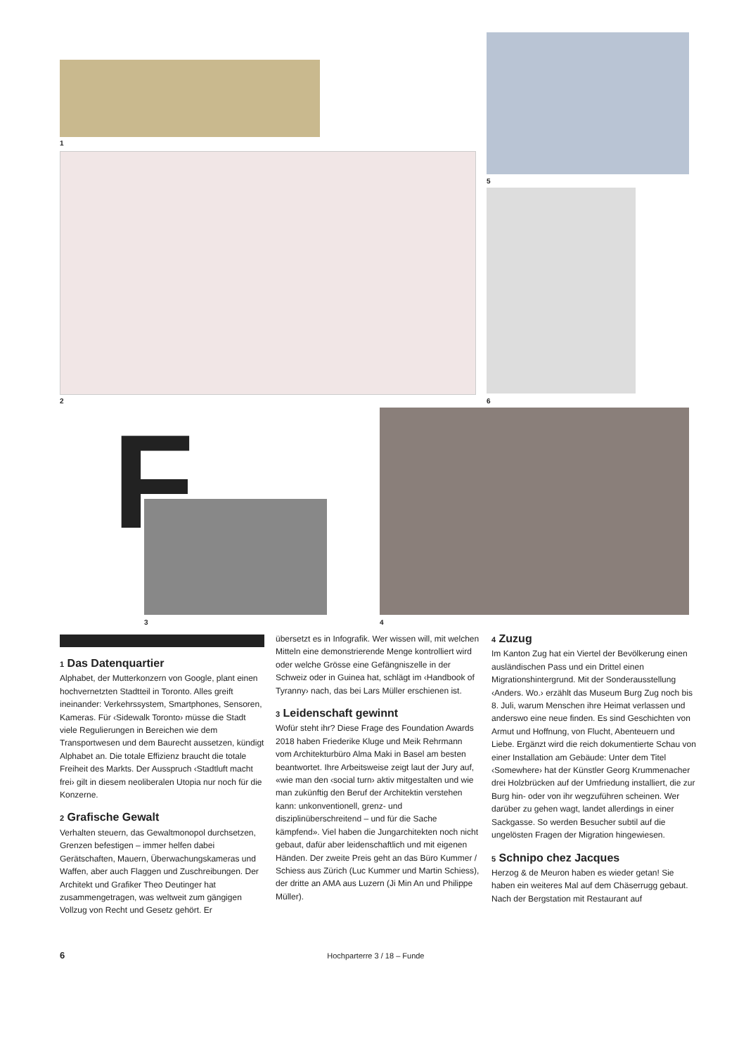1
2
5
6
F
3 4
1 Das Datenquartier
Alphabet, der Mutterkonzern von Google, plant einen hochvernetzten Stadtteil in Toronto. Alles greift ineinander: Verkehrssystem, Smartphones, Sensoren, Kameras. Für ‹Sidewalk Toronto› müsse die Stadt viele Regulierungen in Bereichen wie dem Transportwesen und dem Baurecht aussetzen, kündigt Alphabet an. Die totale Effizienz braucht die totale Freiheit des Markts. Der Ausspruch ‹Stadtluft macht frei› gilt in diesem neoliberalen Utopia nur noch für die Konzerne.
2 Grafische Gewalt
Verhalten steuern, das Gewaltmonopol durchsetzen, Grenzen befestigen – immer helfen dabei Gerätschaften, Mauern, Überwachungskameras und Waffen, aber auch Flaggen und Zuschreibungen. Der Architekt und Grafiker Theo Deutinger hat zusammengetragen, was weltweit zum gängigen Vollzug von Recht und Gesetz gehört. Er
übersetzt es in Infografik. Wer wissen will, mit welchen Mitteln eine demonstrierende Menge kontrolliert wird oder welche Grösse eine Gefängniszelle in der Schweiz oder in Guinea hat, schlägt im ‹Handbook of Tyranny› nach, das bei Lars Müller erschienen ist.
3 Leidenschaft gewinnt
Wofür steht ihr? Diese Frage des Foundation Awards 2018 haben Friederike Kluge und Meik Rehrmann vom Architekturbüro Alma Maki in Basel am besten beantwortet. Ihre Arbeitsweise zeigt laut der Jury auf, «wie man den ‹social turn› aktiv mitgestalten und wie man zukünftig den Beruf der Architektin verstehen kann: unkonventionell, grenz- und disziplinüberschreitend – und für die Sache kämpfend». Viel haben die Jungarchitekten noch nicht gebaut, dafür aber leidenschaftlich und mit eigenen Händen. Der zweite Preis geht an das Büro Kummer / Schiess aus Zürich (Luc Kummer und Martin Schiess), der dritte an AMA aus Luzern (Ji Min An und Philippe Müller).
4 Zuzug
Im Kanton Zug hat ein Viertel der Bevölkerung einen ausländischen Pass und ein Drittel einen Migrationshintergrund. Mit der Sonderausstellung ‹Anders. Wo.› erzählt das Museum Burg Zug noch bis 8. Juli, warum Menschen ihre Heimat verlassen und anderswo eine neue finden. Es sind Geschichten von Armut und Hoffnung, von Flucht, Abenteuern und Liebe. Ergänzt wird die reich dokumentierte Schau von einer Installation am Gebäude: Unter dem Titel ‹Somewhere› hat der Künstler Georg Krummenacher drei Holzbrücken auf der Umfriedung installiert, die zur Burg hin- oder von ihr wegzuführen scheinen. Wer darüber zu gehen wagt, landet allerdings in einer Sackgasse. So werden Besucher subtil auf die ungelösten Fragen der Migration hingewiesen.
5 Schnipo chez Jacques
Herzog & de Meuron haben es wieder getan! Sie haben ein weiteres Mal auf dem Chäserrugg gebaut. Nach der Bergstation mit Restaurant auf
6 Hochparterre 3 / 18 – Funde